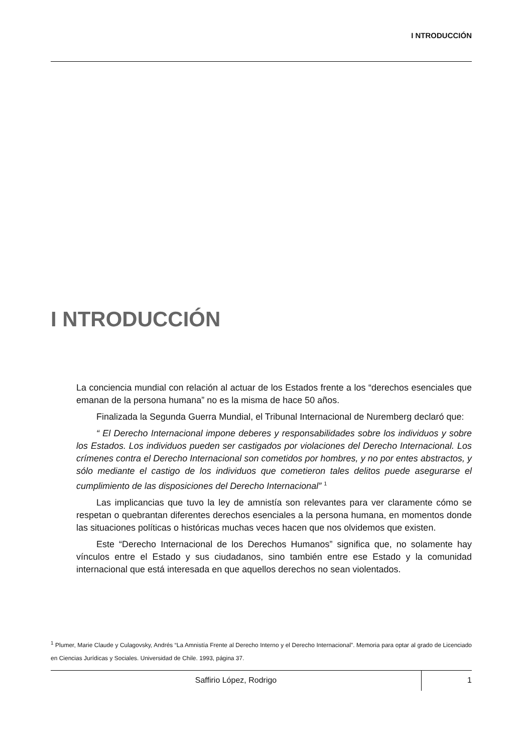I NTRODUCCIÓN
I NTRODUCCIÓN
La conciencia mundial con relación al actuar de los Estados frente a los “derechos esenciales que emanan de la persona humana” no es la misma de hace 50 años.
Finalizada la Segunda Guerra Mundial, el Tribunal Internacional de Nuremberg declaró que:
“ El Derecho Internacional impone deberes y responsabilidades sobre los individuos y sobre los Estados. Los individuos pueden ser castigados por violaciones del Derecho Internacional. Los crímenes contra el Derecho Internacional son cometidos por hombres, y no por entes abstractos, y sólo mediante el castigo de los individuos que cometieron tales delitos puede asegurarse el cumplimiento de las disposiciones del Derecho Internacional” <sup>1</sup>
Las implicancias que tuvo la ley de amnistía son relevantes para ver claramente cómo se respetan o quebrantan diferentes derechos esenciales a la persona humana, en momentos donde las situaciones políticas o históricas muchas veces hacen que nos olvidemos que existen.
Este “Derecho Internacional de los Derechos Humanos” significa que, no solamente hay vínculos entre el Estado y sus ciudadanos, sino también entre ese Estado y la comunidad internacional que está interesada en que aquellos derechos no sean violentados.
<sup>1</sup> Plumer, Marie Claude y Culagovsky, Andrés “La Amnistía Frente al Derecho Interno y el Derecho Internacional”. Memoria para optar al grado de Licenciado en Ciencias Jurídicas y Sociales. Universidad de Chile. 1993, página 37.
Saffirio López, Rodrigo
1